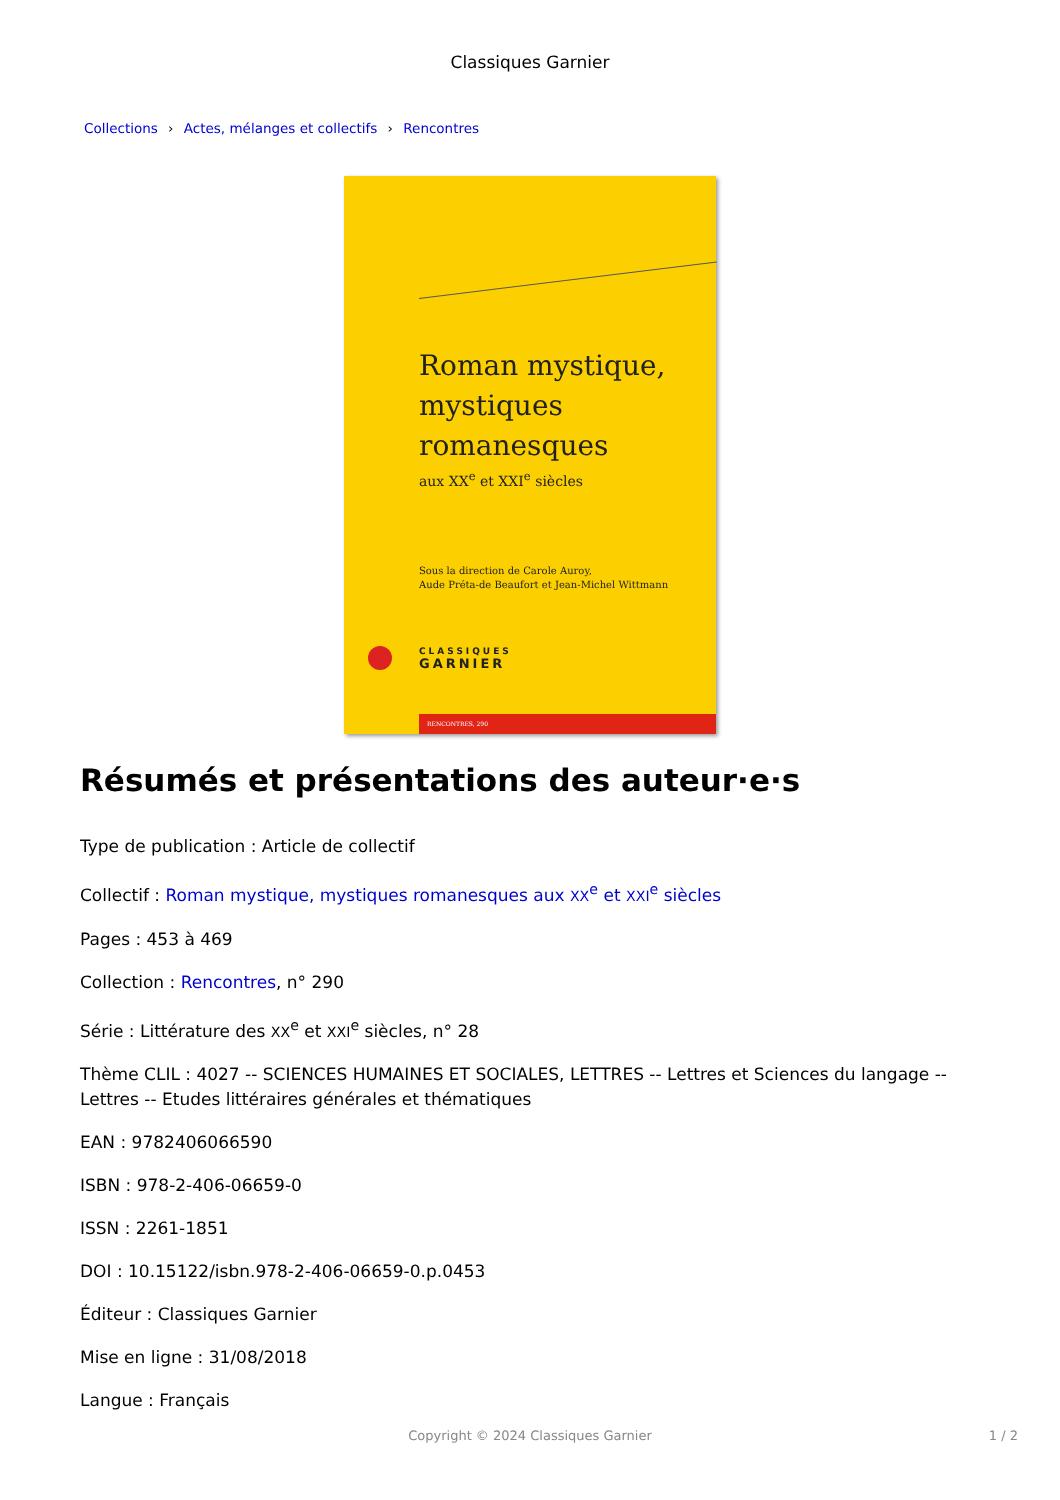Classiques Garnier
Collections › Actes, mélanges et collectifs › Rencontres
Roman mystique,
mystiques
romanesques
aux XX<sup>e</sup> et XXI<sup>e</sup> siècles
Sous la direction de Carole Auroy,
Aude Préta-de Beaufort et Jean-Michel Wittmann
CLASSIQUES
GARNIER
RENCONTRES, 290
Résumés et présentations des auteur·e·s
Type de publication : Article de collectif
Collectif : Roman mystique, mystiques romanesques aux XX<sup>e</sup> et XXI<sup>e</sup> siècles
Pages : 453 à 469
Collection : Rencontres, n° 290
Série : Littérature des XX<sup>e</sup> et XXI<sup>e</sup> siècles, n° 28
Thème CLIL : 4027 -- SCIENCES HUMAINES ET SOCIALES, LETTRES -- Lettres et Sciences du langage -- Lettres -- Etudes littéraires générales et thématiques
EAN : 9782406066590
ISBN : 978-2-406-06659-0
ISSN : 2261-1851
DOI : 10.15122/isbn.978-2-406-06659-0.p.0453
Éditeur : Classiques Garnier
Mise en ligne : 31/08/2018
Langue : Français
Copyright © 2024 Classiques Garnier
1 / 2